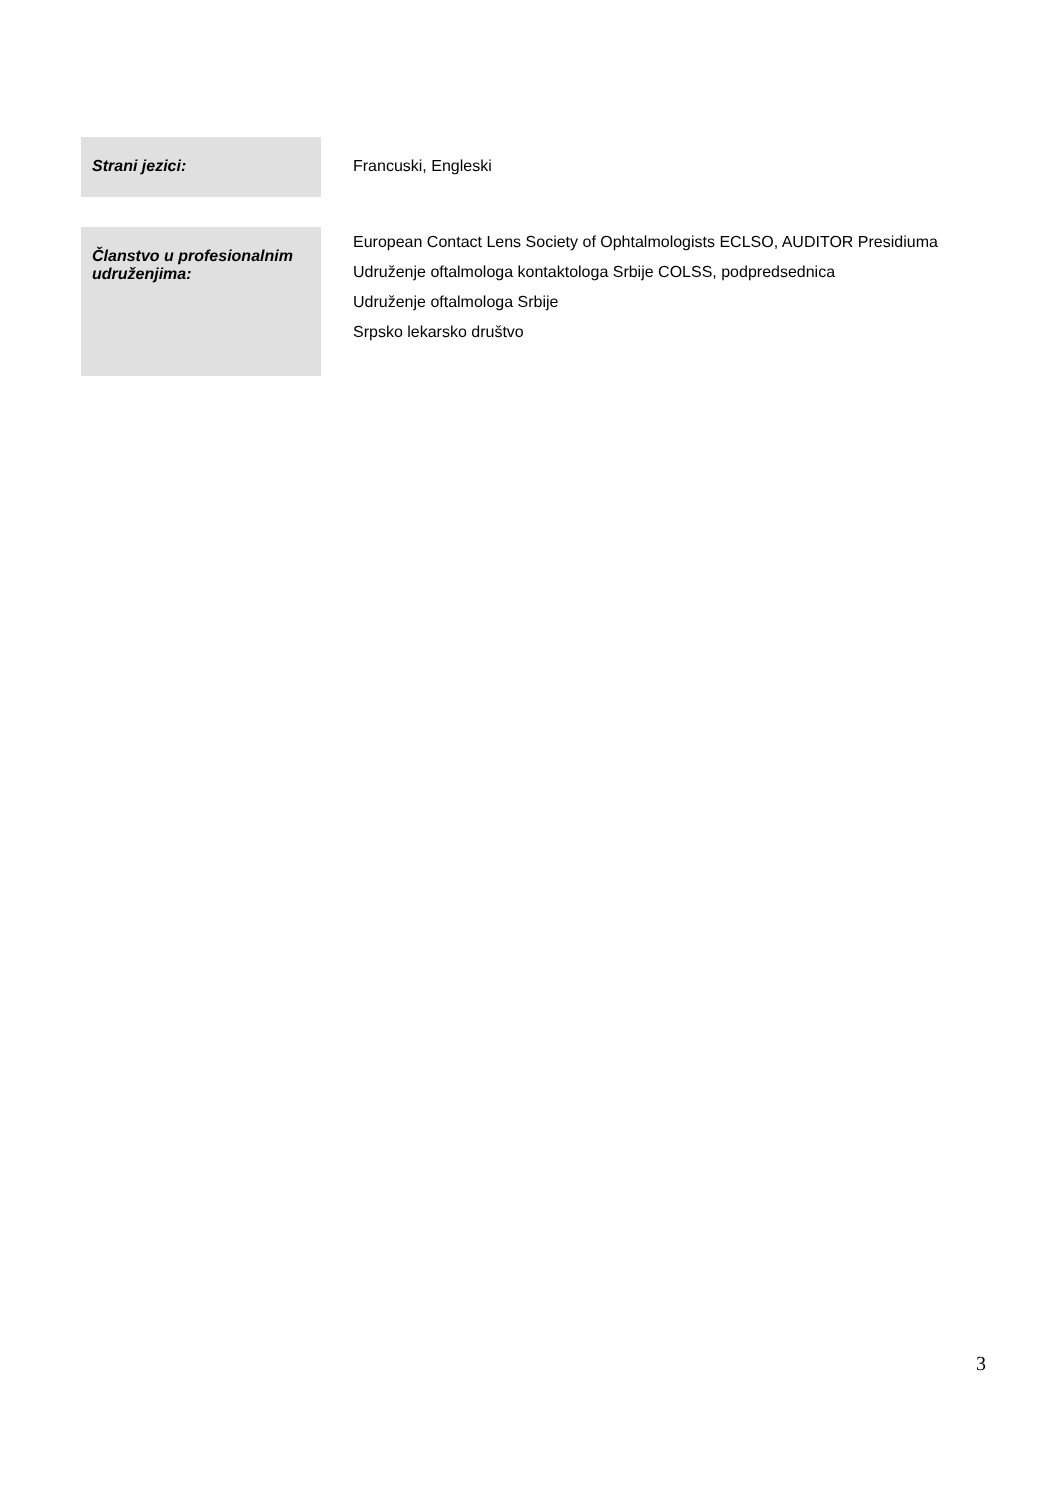| Strani jezici: | Francuski, Engleski |
| Članstvo u profesionalnim udruženjima: | European Contact Lens Society of Ophtalmologists ECLSO, AUDITOR Presidiuma Udruženje oftalmologa kontaktologa Srbije COLSS, podpredsednica Udruženje oftalmologa Srbije Srpsko lekarsko društvo |
3